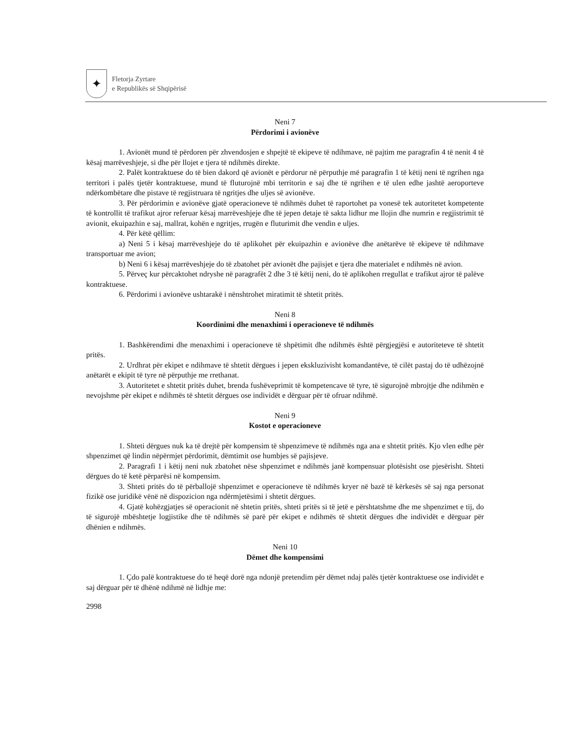✦
Fletorja Zyrtare
e Republikës së Shqipërisë
Neni 7
Përdorimi i avionëve
1. Avionët mund të përdoren për zhvendosjen e shpejtë të ekipeve të ndihmave, në pajtim me paragrafin 4 të nenit 4 të kësaj marrëveshjeje, si dhe për llojet e tjera të ndihmës direkte.
2. Palët kontraktuese do të bien dakord që avionët e përdorur në përputhje më paragrafin 1 të këtij neni të ngrihen nga territori i palës tjetër kontraktuese, mund të fluturojnë mbi territorin e saj dhe të ngrihen e të ulen edhe jashtë aeroporteve ndërkombëtare dhe pistave të regjistruara të ngritjes dhe uljes së avionëve.
3. Për përdorimin e avionëve gjatë operacioneve të ndihmës duhet të raportohet pa vonesë tek autoritetet kompetente të kontrollit të trafikut ajror referuar kësaj marrëveshjeje dhe të jepen detaje të sakta lidhur me llojin dhe numrin e regjistrimit të avionit, ekuipazhin e saj, mallrat, kohën e ngritjes, rrugën e fluturimit dhe vendin e uljes.
4. Për këtë qëllim:
a) Neni 5 i kësaj marrëveshjeje do të aplikohet për ekuipazhin e avionëve dhe anëtarëve të ekipeve të ndihmave transportuar me avion;
b) Neni 6 i kësaj marrëveshjeje do të zbatohet për avionët dhe pajisjet e tjera dhe materialet e ndihmës në avion.
5. Përveç kur përcaktohet ndryshe në paragrafët 2 dhe 3 të këtij neni, do të aplikohen rregullat e trafikut ajror të palëve kontraktuese.
6. Përdorimi i avionëve ushtarakë i nënshtrohet miratimit të shtetit pritës.
Neni 8
Koordinimi dhe menaxhimi i operacioneve të ndihmës
1. Bashkërendimi dhe menaxhimi i operacioneve të shpëtimit dhe ndihmës është përgjegjësi e autoriteteve të shtetit pritës.
2. Urdhrat për ekipet e ndihmave të shtetit dërgues i jepen ekskluzivisht komandantëve, të cilët pastaj do të udhëzojnë anëtarët e ekipit të tyre në përputhje me rrethanat.
3. Autoritetet e shtetit pritës duhet, brenda fushëveprimit të kompetencave të tyre, të sigurojnë mbrojtje dhe ndihmën e nevojshme për ekipet e ndihmës të shtetit dërgues ose individët e dërguar për të ofruar ndihmë.
Neni 9
Kostot e operacioneve
1. Shteti dërgues nuk ka të drejtë për kompensim të shpenzimeve të ndihmës nga ana e shtetit pritës. Kjo vlen edhe për shpenzimet që lindin nëpërmjet përdorimit, dëmtimit ose humbjes së pajisjeve.
2. Paragrafi 1 i këtij neni nuk zbatohet nëse shpenzimet e ndihmës janë kompensuar plotësisht ose pjesërisht. Shteti dërgues do të ketë përparësi në kompensim.
3. Shteti pritës do të përballojë shpenzimet e operacioneve të ndihmës kryer në bazë të kërkesës së saj nga personat fizikë ose juridikë vënë në dispozicion nga ndërmjetësimi i shtetit dërgues.
4. Gjatë kohëzgjatjes së operacionit në shtetin pritës, shteti pritës si të jetë e përshtatshme dhe me shpenzimet e tij, do të sigurojë mbështetje logjistike dhe të ndihmës së parë për ekipet e ndihmës të shtetit dërgues dhe individët e dërguar për dhënien e ndihmës.
Neni 10
Dëmet dhe kompensimi
1. Çdo palë kontraktuese do të heqë dorë nga ndonjë pretendim për dëmet ndaj palës tjetër kontraktuese ose individët e saj dërguar për të dhënë ndihmë në lidhje me:
2998